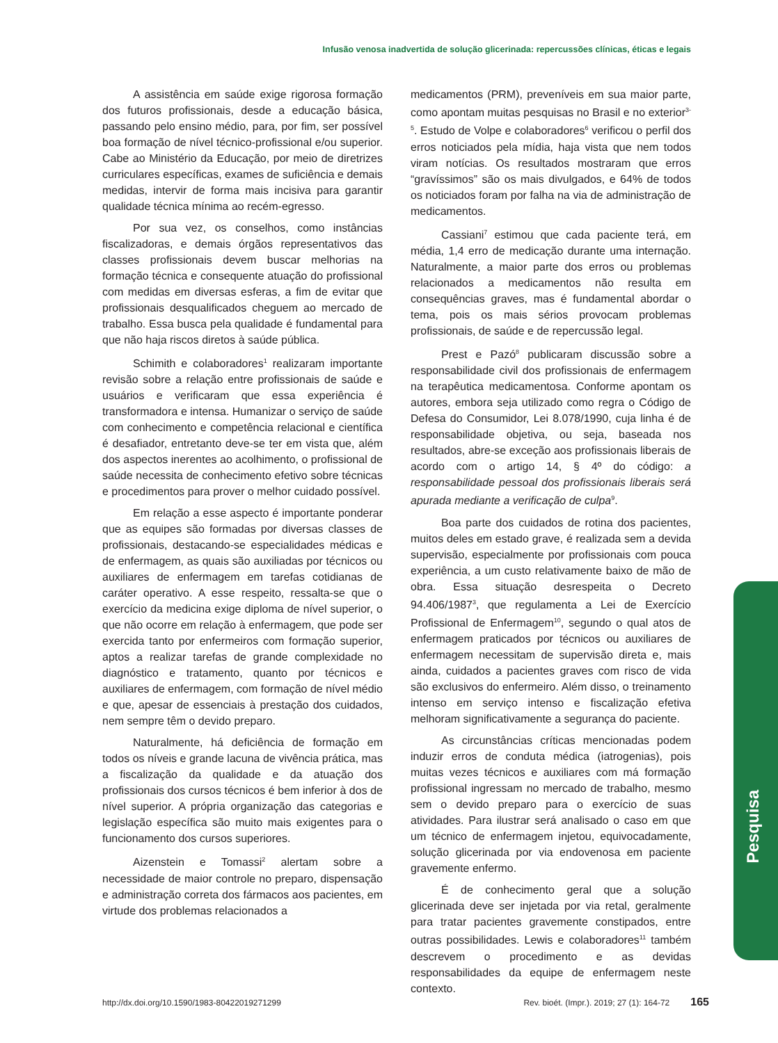Infusão venosa inadvertida de solução glicerinada: repercussões clínicas, éticas e legais
A assistência em saúde exige rigorosa formação dos futuros profissionais, desde a educação básica, passando pelo ensino médio, para, por fim, ser possível boa formação de nível técnico-profissional e/ou superior. Cabe ao Ministério da Educação, por meio de diretrizes curriculares específicas, exames de suficiência e demais medidas, intervir de forma mais incisiva para garantir qualidade técnica mínima ao recém-egresso.
Por sua vez, os conselhos, como instâncias fiscalizadoras, e demais órgãos representativos das classes profissionais devem buscar melhorias na formação técnica e consequente atuação do profissional com medidas em diversas esferas, a fim de evitar que profissionais desqualificados cheguem ao mercado de trabalho. Essa busca pela qualidade é fundamental para que não haja riscos diretos à saúde pública.
Schimith e colaboradores<sup>1</sup> realizaram importante revisão sobre a relação entre profissionais de saúde e usuários e verificaram que essa experiência é transformadora e intensa. Humanizar o serviço de saúde com conhecimento e competência relacional e científica é desafiador, entretanto deve-se ter em vista que, além dos aspectos inerentes ao acolhimento, o profissional de saúde necessita de conhecimento efetivo sobre técnicas e procedimentos para prover o melhor cuidado possível.
Em relação a esse aspecto é importante ponderar que as equipes são formadas por diversas classes de profissionais, destacando-se especialidades médicas e de enfermagem, as quais são auxiliadas por técnicos ou auxiliares de enfermagem em tarefas cotidianas de caráter operativo. A esse respeito, ressalta-se que o exercício da medicina exige diploma de nível superior, o que não ocorre em relação à enfermagem, que pode ser exercida tanto por enfermeiros com formação superior, aptos a realizar tarefas de grande complexidade no diagnóstico e tratamento, quanto por técnicos e auxiliares de enfermagem, com formação de nível médio e que, apesar de essenciais à prestação dos cuidados, nem sempre têm o devido preparo.
Naturalmente, há deficiência de formação em todos os níveis e grande lacuna de vivência prática, mas a fiscalização da qualidade e da atuação dos profissionais dos cursos técnicos é bem inferior à dos de nível superior. A própria organização das categorias e legislação específica são muito mais exigentes para o funcionamento dos cursos superiores.
Aizenstein e Tomassi<sup>2</sup> alertam sobre a necessidade de maior controle no preparo, dispensação e administração correta dos fármacos aos pacientes, em virtude dos problemas relacionados a
medicamentos (PRM), preveníveis em sua maior parte, como apontam muitas pesquisas no Brasil e no exterior<sup>3-5</sup>. Estudo de Volpe e colaboradores<sup>6</sup> verificou o perfil dos erros noticiados pela mídia, haja vista que nem todos viram notícias. Os resultados mostraram que erros “gravíssimos” são os mais divulgados, e 64% de todos os noticiados foram por falha na via de administração de medicamentos.
Cassiani<sup>7</sup> estimou que cada paciente terá, em média, 1,4 erro de medicação durante uma internação. Naturalmente, a maior parte dos erros ou problemas relacionados a medicamentos não resulta em consequências graves, mas é fundamental abordar o tema, pois os mais sérios provocam problemas profissionais, de saúde e de repercussão legal.
Prest e Pazó<sup>8</sup> publicaram discussão sobre a responsabilidade civil dos profissionais de enfermagem na terapêutica medicamentosa. Conforme apontam os autores, embora seja utilizado como regra o Código de Defesa do Consumidor, Lei 8.078/1990, cuja linha é de responsabilidade objetiva, ou seja, baseada nos resultados, abre-se exceção aos profissionais liberais de acordo com o artigo 14, § 4º do código: a responsabilidade pessoal dos profissionais liberais será apurada mediante a verificação de culpa<sup>9</sup>.
Boa parte dos cuidados de rotina dos pacientes, muitos deles em estado grave, é realizada sem a devida supervisão, especialmente por profissionais com pouca experiência, a um custo relativamente baixo de mão de obra. Essa situação desrespeita o Decreto 94.406/1987<sup>3</sup>, que regulamenta a Lei de Exercício Profissional de Enfermagem<sup>10</sup>, segundo o qual atos de enfermagem praticados por técnicos ou auxiliares de enfermagem necessitam de supervisão direta e, mais ainda, cuidados a pacientes graves com risco de vida são exclusivos do enfermeiro. Além disso, o treinamento intenso em serviço intenso e fiscalização efetiva melhoram significativamente a segurança do paciente.
As circunstâncias críticas mencionadas podem induzir erros de conduta médica (iatrogenias), pois muitas vezes técnicos e auxiliares com má formação profissional ingressam no mercado de trabalho, mesmo sem o devido preparo para o exercício de suas atividades. Para ilustrar será analisado o caso em que um técnico de enfermagem injetou, equivocadamente, solução glicerinada por via endovenosa em paciente gravemente enfermo.
É de conhecimento geral que a solução glicerinada deve ser injetada por via retal, geralmente para tratar pacientes gravemente constipados, entre outras possibilidades. Lewis e colaboradores<sup>11</sup> também descrevem o procedimento e as devidas responsabilidades da equipe de enfermagem neste contexto.
Pesquisa
http://dx.doi.org/10.1590/1983-80422019271299 Rev. bioét. (Impr.). 2019; 27 (1): 164-72 165